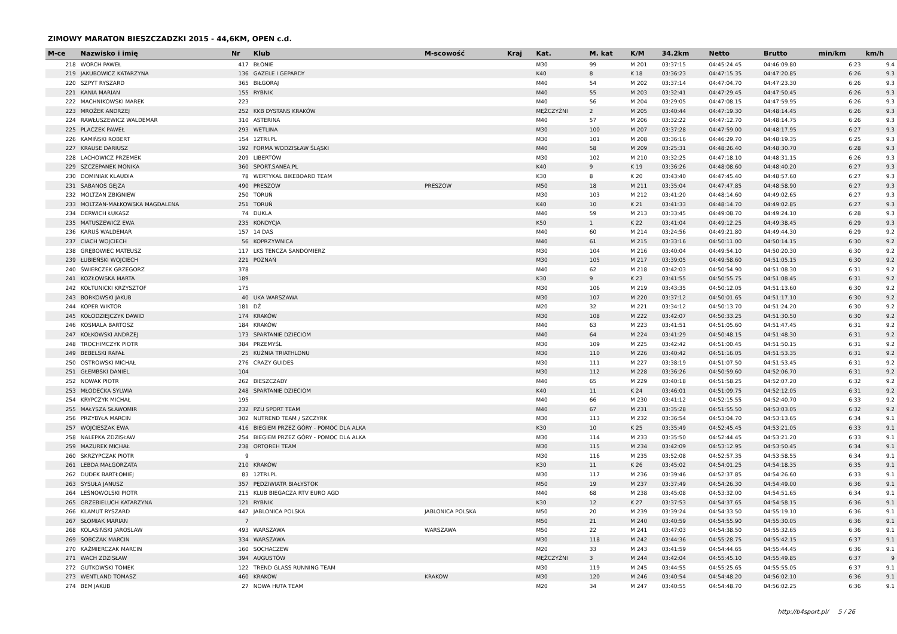ZIMOWY MARATON BIESZCZADZKI 2015 - 44,6KM, OPEN c.d.
| M-ce | Nazwisko i imię | Nr | Klub | M-scowość | Kraj | Kat. | M. kat | K/M | 34.2km | Netto | Brutto | min/km | km/h |
| --- | --- | --- | --- | --- | --- | --- | --- | --- | --- | --- | --- | --- | --- |
| 218 | WORCH PAWEŁ | 417 | BŁONIE | | | M30 | 99 | M 201 | 03:37:15 | 04:45:24.45 | 04:46:09.80 | 6:23 | 9.4 |
| 219 | JAKUBOWICZ KATARZYNA | 136 | GAZELE I GEPARDY | | | K40 | 8 | K 18 | 03:36:23 | 04:47:15.35 | 04:47:20.85 | 6:26 | 9.3 |
| 220 | SZPYT RYSZARD | 365 | BIŁGORAJ | | | M40 | 54 | M 202 | 03:37:14 | 04:47:04.70 | 04:47:23.30 | 6:26 | 9.3 |
| 221 | KANIA MARIAN | 155 | RYBNIK | | | M40 | 55 | M 203 | 03:32:41 | 04:47:29.45 | 04:47:50.45 | 6:26 | 9.3 |
| 222 | MACHNIKOWSKI MAREK | 223 | | | | M40 | 56 | M 204 | 03:29:05 | 04:47:08.15 | 04:47:59.95 | 6:26 | 9.3 |
| 223 | MROŻEK ANDRZEJ | 252 | KKB DYSTANS KRAKÓW | | | MĘŻCZYŹNI | 2 | M 205 | 03:40:44 | 04:47:19.30 | 04:48:14.45 | 6:26 | 9.3 |
| 224 | RAWŁUSZEWICZ WALDEMAR | 310 | ASTERINA | | | M40 | 57 | M 206 | 03:32:22 | 04:47:12.70 | 04:48:14.75 | 6:26 | 9.3 |
| 225 | PLACZEK PAWEŁ | 293 | WETLINA | | | M30 | 100 | M 207 | 03:37:28 | 04:47:59.00 | 04:48:17.95 | 6:27 | 9.3 |
| 226 | KAMIŃSKI ROBERT | 154 | 12TRI.PL | | | M30 | 101 | M 208 | 03:36:16 | 04:46:29.70 | 04:48:19.35 | 6:25 | 9.3 |
| 227 | KRAUSE DARIUSZ | 192 | FORMA WODZISŁAW ŚLĄSKI | | | M40 | 58 | M 209 | 03:25:31 | 04:48:26.40 | 04:48:30.70 | 6:28 | 9.3 |
| 228 | LACHOWICZ PRZEMEK | 209 | LIBERTÓW | | | M30 | 102 | M 210 | 03:32:25 | 04:47:18.10 | 04:48:31.15 | 6:26 | 9.3 |
| 229 | SZCZEPANEK MONIKA | 360 | SPORT.SANEA.PL | | | K40 | 9 | K 19 | 03:36:26 | 04:48:08.60 | 04:48:40.20 | 6:27 | 9.3 |
| 230 | DOMINIAK KLAUDIA | 78 | WERTYKAL BIKEBOARD TEAM | | | K30 | 8 | K 20 | 03:43:40 | 04:47:45.40 | 04:48:57.60 | 6:27 | 9.3 |
| 231 | SABANOS GEJZA | 490 | PRESZOW | PRESZOW | | M50 | 18 | M 211 | 03:35:04 | 04:47:47.85 | 04:48:58.90 | 6:27 | 9.3 |
| 232 | MOLTZAN ZBIGNIEW | 250 | TORUŃ | | | M30 | 103 | M 212 | 03:41:20 | 04:48:14.60 | 04:49:02.65 | 6:27 | 9.3 |
| 233 | MOLTZAN-MAŁKOWSKA MAGDALENA | 251 | TORUŃ | | | K40 | 10 | K 21 | 03:41:33 | 04:48:14.70 | 04:49:02.85 | 6:27 | 9.3 |
| 234 | DERWICH ŁUKASZ | 74 | DUKLA | | | M40 | 59 | M 213 | 03:33:45 | 04:49:08.70 | 04:49:24.10 | 6:28 | 9.3 |
| 235 | MATUSZEWICZ EWA | 235 | KONDYCJA | | | K50 | 1 | K 22 | 03:41:04 | 04:49:12.25 | 04:49:38.45 | 6:29 | 9.3 |
| 236 | KARUŚ WALDEMAR | 157 | 14 DAS | | | M40 | 60 | M 214 | 03:24:56 | 04:49:21.80 | 04:49:44.30 | 6:29 | 9.2 |
| 237 | CIACH WOJCIECH | 56 | KOPRZYWNICA | | | M40 | 61 | M 215 | 03:33:16 | 04:50:11.00 | 04:50:14.15 | 6:30 | 9.2 |
| 238 | GRĘBOWIEC MATEUSZ | 117 | LKS TENCZA SANDOMIERZ | | | M30 | 104 | M 216 | 03:40:04 | 04:49:54.10 | 04:50:20.30 | 6:30 | 9.2 |
| 239 | ŁUBIEŃSKI WOJCIECH | 221 | POZNAŃ | | | M30 | 105 | M 217 | 03:39:05 | 04:49:58.60 | 04:51:05.15 | 6:30 | 9.2 |
| 240 | ŚWIERCZEK GRZEGORZ | 378 | | | | M40 | 62 | M 218 | 03:42:03 | 04:50:54.90 | 04:51:08.30 | 6:31 | 9.2 |
| 241 | KOZŁOWSKA MARTA | 189 | | | | K30 | 9 | K 23 | 03:41:55 | 04:50:55.75 | 04:51:08.45 | 6:31 | 9.2 |
| 242 | KOŁTUNICKI KRZYSZTOF | 175 | | | | M30 | 106 | M 219 | 03:43:35 | 04:50:12.05 | 04:51:13.60 | 6:30 | 9.2 |
| 243 | BORKOWSKI JAKUB | 40 | UKA WARSZAWA | | | M30 | 107 | M 220 | 03:37:12 | 04:50:01.65 | 04:51:17.10 | 6:30 | 9.2 |
| 244 | KOPER WIKTOR | 181 | DŻ | | | M20 | 32 | M 221 | 03:34:12 | 04:50:13.70 | 04:51:24.20 | 6:30 | 9.2 |
| 245 | KOŁODZIEJCZYK DAWID | 174 | KRAKÓW | | | M30 | 108 | M 222 | 03:42:07 | 04:50:33.25 | 04:51:30.50 | 6:30 | 9.2 |
| 246 | KOSMALA BARTOSZ | 184 | KRAKÓW | | | M40 | 63 | M 223 | 03:41:51 | 04:51:05.60 | 04:51:47.45 | 6:31 | 9.2 |
| 247 | KOŁKOWSKI ANDRZEJ | 173 | SPARTANIE DZIECIOM | | | M40 | 64 | M 224 | 03:41:29 | 04:50:48.15 | 04:51:48.30 | 6:31 | 9.2 |
| 248 | TROCHIMCZYK PIOTR | 384 | PRZEMYŚL | | | M30 | 109 | M 225 | 03:42:42 | 04:51:00.45 | 04:51:50.15 | 6:31 | 9.2 |
| 249 | BEBELSKI RAFAŁ | 25 | KUŹNIA TRIATHLONU | | | M30 | 110 | M 226 | 03:40:42 | 04:51:16.05 | 04:51:53.35 | 6:31 | 9.2 |
| 250 | OSTROWSKI MICHAŁ | 276 | CRAZY GUIDES | | | M30 | 111 | M 227 | 03:38:19 | 04:51:07.50 | 04:51:53.45 | 6:31 | 9.2 |
| 251 | GŁEMBSKI DANIEL | 104 | | | | M30 | 112 | M 228 | 03:36:26 | 04:50:59.60 | 04:52:06.70 | 6:31 | 9.2 |
| 252 | NOWAK PIOTR | 262 | BIESZCZADY | | | M40 | 65 | M 229 | 03:40:18 | 04:51:58.25 | 04:52:07.20 | 6:32 | 9.2 |
| 253 | MŁODECKA SYLWIA | 248 | SPARTANIE DZIECIOM | | | K40 | 11 | K 24 | 03:46:01 | 04:51:09.75 | 04:52:12.05 | 6:31 | 9.2 |
| 254 | KRYPCZYK MICHAŁ | 195 | | | | M40 | 66 | M 230 | 03:41:12 | 04:52:15.55 | 04:52:40.70 | 6:33 | 9.2 |
| 255 | MAŁYSZA SŁAWOMIR | 232 | PZU SPORT TEAM | | | M40 | 67 | M 231 | 03:35:28 | 04:51:55.50 | 04:53:03.05 | 6:32 | 9.2 |
| 256 | PRZYBYŁA MARCIN | 302 | NUTREND TEAM / SZCZYRK | | | M30 | 113 | M 232 | 03:36:54 | 04:53:04.70 | 04:53:13.65 | 6:34 | 9.1 |
| 257 | WOJCIESZAK EWA | 416 | BIEGIEM PRZEZ GÓRY - POMOC DLA ALKA | | | K30 | 10 | K 25 | 03:35:49 | 04:52:45.45 | 04:53:21.05 | 6:33 | 9.1 |
| 258 | NALEPKA ZDZISŁAW | 254 | BIEGIEM PRZEZ GÓRY - POMOC DLA ALKA | | | M30 | 114 | M 233 | 03:35:50 | 04:52:44.45 | 04:53:21.20 | 6:33 | 9.1 |
| 259 | MAZUREK MICHAŁ | 238 | ORTOREH TEAM | | | M30 | 115 | M 234 | 03:42:09 | 04:53:12.95 | 04:53:50.45 | 6:34 | 9.1 |
| 260 | SKRZYPCZAK PIOTR | 9 | | | | M30 | 116 | M 235 | 03:52:08 | 04:52:57.35 | 04:53:58.55 | 6:34 | 9.1 |
| 261 | LEBDA MAŁGORZATA | 210 | KRAKÓW | | | K30 | 11 | K 26 | 03:45:02 | 04:54:01.25 | 04:54:18.35 | 6:35 | 9.1 |
| 262 | DUDEK BARTŁOMIEJ | 83 | 12TRI.PL | | | M30 | 117 | M 236 | 03:39:46 | 04:52:37.85 | 04:54:26.60 | 6:33 | 9.1 |
| 263 | SYSUŁA JANUSZ | 357 | PĘDZIWIATR BIAŁYSTOK | | | M50 | 19 | M 237 | 03:37:49 | 04:54:26.30 | 04:54:49.00 | 6:36 | 9.1 |
| 264 | LEŚNOWOLSKI PIOTR | 215 | KLUB BIEGACZA RTV EURO AGD | | | M40 | 68 | M 238 | 03:45:08 | 04:53:32.00 | 04:54:51.65 | 6:34 | 9.1 |
| 265 | GRZEBIELUCH KATARZYNA | 121 | RYBNIK | | | K30 | 12 | K 27 | 03:37:53 | 04:54:37.65 | 04:54:58.15 | 6:36 | 9.1 |
| 266 | KLAMUT RYSZARD | 447 | JABLONICA POLSKA | JABLONICA POLSKA | | M50 | 20 | M 239 | 03:39:24 | 04:54:33.50 | 04:55:19.10 | 6:36 | 9.1 |
| 267 | SŁOMIAK MARIAN | 7 | | | | M50 | 21 | M 240 | 03:40:59 | 04:54:55.90 | 04:55:30.05 | 6:36 | 9.1 |
| 268 | KOLASIŃSKI JAROSLAW | 493 | WARSZAWA | WARSZAWA | | M50 | 22 | M 241 | 03:47:03 | 04:54:38.50 | 04:55:32.65 | 6:36 | 9.1 |
| 269 | SOBCZAK MARCIN | 334 | WARSZAWA | | | M30 | 118 | M 242 | 03:44:36 | 04:55:28.75 | 04:55:42.15 | 6:37 | 9.1 |
| 270 | KAŹMIERCZAK MARCIN | 160 | SOCHACZEW | | | M20 | 33 | M 243 | 03:41:59 | 04:54:44.65 | 04:55:44.45 | 6:36 | 9.1 |
| 271 | WACH ZDZISŁAW | 394 | AUGUSTÓW | | | MĘŻCZYŹNI | 3 | M 244 | 03:42:04 | 04:55:45.10 | 04:55:49.85 | 6:37 | 9 |
| 272 | GUTKOWSKI TOMEK | 122 | TREND GLASS RUNNING TEAM | | | M30 | 119 | M 245 | 03:44:55 | 04:55:25.65 | 04:55:55.05 | 6:37 | 9.1 |
| 273 | WENTLAND TOMASZ | 460 | KRAKOW | KRAKOW | | M30 | 120 | M 246 | 03:40:54 | 04:54:48.20 | 04:56:02.10 | 6:36 | 9.1 |
| 274 | BEM JAKUB | 27 | NOWA HUTA TEAM | | | M20 | 34 | M 247 | 03:40:55 | 04:54:48.70 | 04:56:02.25 | 6:36 | 9.1 |
http://b4sport.pl/ 5 / 26